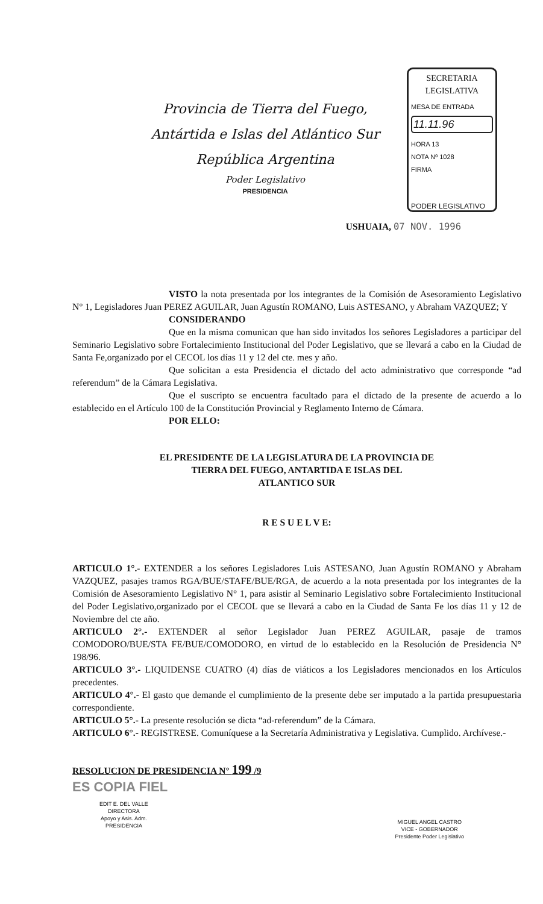Provincia de Tierra del Fuego,
Antártida e Islas del Atlántico Sur
República Argentina
Poder Legislativo
PRESIDENCIA
SECRETARIA
LEGISLATIVA
MESA DE ENTRADA
11.11.96
HORA 13
NOTA Nº 1028
FIRMA
PODER LEGISLATIVO
USHUAIA, 07 NOV. 1996
VISTO la nota presentada por los integrantes de la Comisión de Asesoramiento Legislativo N° 1, Legisladores Juan PEREZ AGUILAR, Juan Agustín ROMANO, Luis ASTESANO, y Abraham VAZQUEZ; Y
CONSIDERANDO
Que en la misma comunican que han sido invitados los señores Legisladores a participar del Seminario Legislativo sobre Fortalecimiento Institucional del Poder Legislativo, que se llevará a cabo en la Ciudad de Santa Fe,organizado por el CECOL los días 11 y 12 del cte. mes y año.
Que solicitan a esta Presidencia el dictado del acto administrativo que corresponde “ad referendum” de la Cámara Legislativa.
Que el suscripto se encuentra facultado para el dictado de la presente de acuerdo a lo establecido en el Artículo 100 de la Constitución Provincial y Reglamento Interno de Cámara.
POR ELLO:
EL PRESIDENTE DE LA LEGISLATURA DE LA PROVINCIA DE
TIERRA DEL FUEGO, ANTARTIDA E ISLAS DEL
ATLANTICO SUR
R E S U E L V E:
ARTICULO 1°.- EXTENDER a los señores Legisladores Luis ASTESANO, Juan Agustín ROMANO y Abraham VAZQUEZ, pasajes tramos RGA/BUE/STAFE/BUE/RGA, de acuerdo a la nota presentada por los integrantes de la Comisión de Asesoramiento Legislativo N° 1, para asistir al Seminario Legislativo sobre Fortalecimiento Institucional del Poder Legislativo,organizado por el CECOL que se llevará a cabo en la Ciudad de Santa Fe los días 11 y 12 de Noviembre del cte año.
ARTICULO 2°.- EXTENDER al señor Legislador Juan PEREZ AGUILAR, pasaje de tramos COMODORO/BUE/STA FE/BUE/COMODORO, en virtud de lo establecido en la Resolución de Presidencia N° 198/96.
ARTICULO 3°.- LIQUIDENSE CUATRO (4) días de viáticos a los Legisladores mencionados en los Artículos precedentes.
ARTICULO 4°.- El gasto que demande el cumplimiento de la presente debe ser imputado a la partida presupuestaria correspondiente.
ARTICULO 5°.- La presente resolución se dicta “ad-referendum” de la Cámara.
ARTICULO 6°.- REGISTRESE. Comuníquese a la Secretaría Administrativa y Legislativa. Cumplido. Archívese.-
RESOLUCION DE PRESIDENCIA N° 199 /9
ES COPIA FIEL
EDIT E. DEL VALLE
DIRECTORA
Apoyo y Asis. Adm.
PRESIDENCIA
MIGUEL ANGEL CASTRO
VICE - GOBERNADOR
Presidente Poder Legislativo